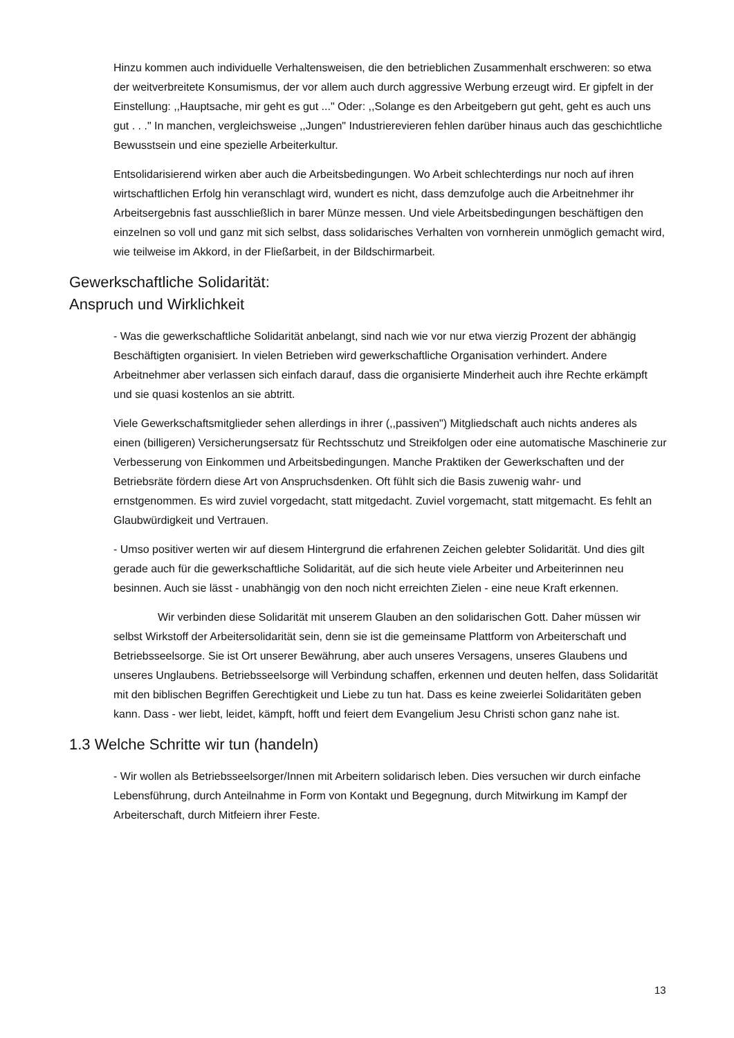Hinzu kommen auch individuelle Verhaltensweisen, die den betrieblichen Zusammenhalt erschweren: so etwa der weitverbreitete Konsumismus, der vor allem auch durch aggressive Werbung erzeugt wird. Er gipfelt in der Einstellung: ,,Hauptsache, mir geht es gut ..." Oder: ,,Solange es den Arbeitgebern gut geht, geht es auch uns gut . . ." In manchen, vergleichsweise ,,Jungen" Industrierevieren fehlen darüber hinaus auch das geschichtliche Bewusstsein und eine spezielle Arbeiterkultur.
Entsolidarisierend wirken aber auch die Arbeitsbedingungen. Wo Arbeit schlechterdings nur noch auf ihren wirtschaftlichen Erfolg hin veranschlagt wird, wundert es nicht, dass demzufolge auch die Arbeitnehmer ihr Arbeitsergebnis fast ausschließlich in barer Münze messen. Und viele Arbeitsbedingungen beschäftigen den einzelnen so voll und ganz mit sich selbst, dass solidarisches Verhalten von vornherein unmöglich gemacht wird, wie teilweise im Akkord, in der Fließarbeit, in der Bildschirmarbeit.
Gewerkschaftliche Solidarität:
Anspruch und Wirklichkeit
- Was die gewerkschaftliche Solidarität anbelangt, sind nach wie vor nur etwa vierzig Prozent der abhängig Beschäftigten organisiert. In vielen Betrieben wird gewerkschaftliche Organisation verhindert. Andere Arbeitnehmer aber verlassen sich einfach darauf, dass die organisierte Minderheit auch ihre Rechte erkämpft und sie quasi kostenlos an sie abtritt.
Viele Gewerkschaftsmitglieder sehen allerdings in ihrer (,,passiven") Mitgliedschaft auch nichts anderes als einen (billigeren) Versicherungsersatz für Rechtsschutz und Streikfolgen oder eine automatische Maschinerie zur Verbesserung von Einkommen und Arbeitsbedingungen. Manche Praktiken der Gewerkschaften und der Betriebsräte fördern diese Art von Anspruchsdenken. Oft fühlt sich die Basis zuwenig wahr- und ernstgenommen. Es wird zuviel vorgedacht, statt mitgedacht. Zuviel vorgemacht, statt mitgemacht. Es fehlt an Glaubwürdigkeit und Vertrauen.
- Umso positiver werten wir auf diesem Hintergrund die erfahrenen Zeichen gelebter Solidarität. Und dies gilt gerade auch für die gewerkschaftliche Solidarität, auf die sich heute viele Arbeiter und Arbeiterinnen neu besinnen. Auch sie lässt - unabhängig von den noch nicht erreichten Zielen - eine neue Kraft erkennen.
Wir verbinden diese Solidarität mit unserem Glauben an den solidarischen Gott. Daher müssen wir selbst Wirkstoff der Arbeitersolidarität sein, denn sie ist die gemeinsame Plattform von Arbeiterschaft und Betriebsseelsorge. Sie ist Ort unserer Bewährung, aber auch unseres Versagens, unseres Glaubens und unseres Unglaubens. Betriebsseelsorge will Verbindung schaffen, erkennen und deuten helfen, dass Solidarität mit den biblischen Begriffen Gerechtigkeit und Liebe zu tun hat. Dass es keine zweierlei Solidaritäten geben kann. Dass - wer liebt, leidet, kämpft, hofft und feiert dem Evangelium Jesu Christi schon ganz nahe ist.
1.3 Welche Schritte wir tun (handeln)
- Wir wollen als Betriebsseelsorger/Innen mit Arbeitern solidarisch leben. Dies versuchen wir durch einfache Lebensführung, durch Anteilnahme in Form von Kontakt und Begegnung, durch Mitwirkung im Kampf der Arbeiterschaft, durch Mitfeiern ihrer Feste.
13